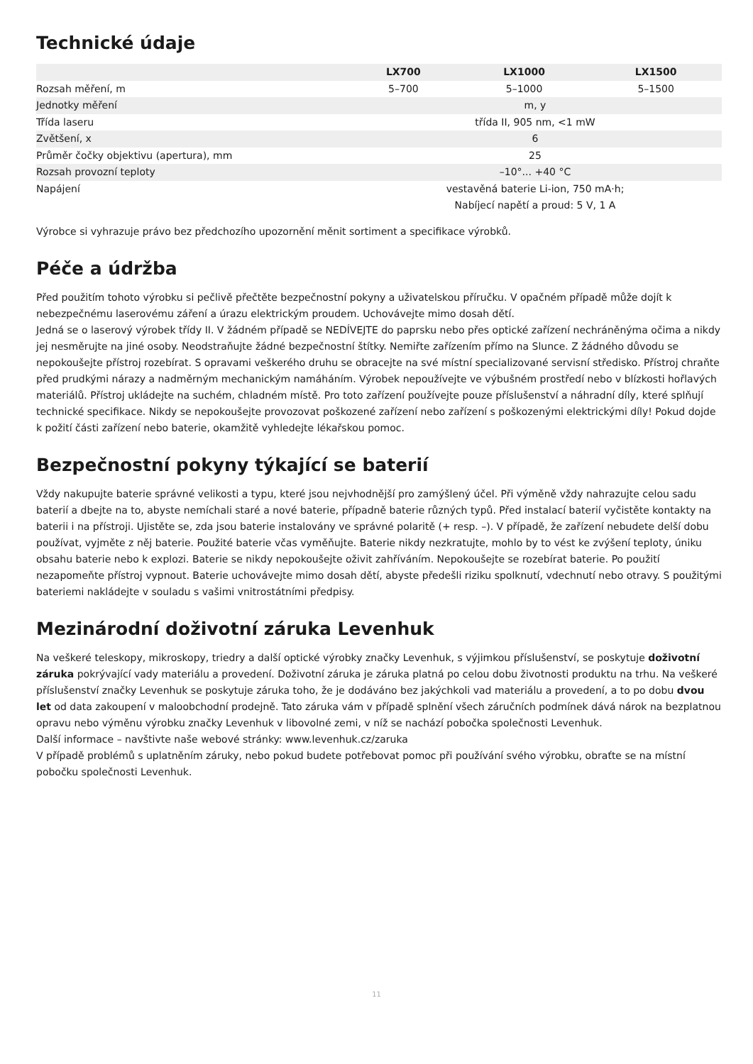Technické údaje
| | LX700 | LX1000 | LX1500 |
| --- | --- | --- | --- |
| Rozsah měření, m | 5–700 | 5–1000 | 5–1500 |
| Jednotky měření | m, y | | |
| Třída laseru | třída II, 905 nm, <1 mW | | |
| Zvětšení, x | 6 | | |
| Průměr čočky objektivu (apertura), mm | 25 | | |
| Rozsah provozní teploty | –10°... +40 °C | | |
| Napájení | vestavěná baterie Li-ion, 750 mA·h; Nabíjecí napětí a proud: 5 V, 1 A | | |
Výrobce si vyhrazuje právo bez předchozího upozornění měnit sortiment a specifikace výrobků.
Péče a údržba
Před použitím tohoto výrobku si pečlivě přečtěte bezpečnostní pokyny a uživatelskou příručku. V opačném případě může dojít k nebezpečnému laserovému záření a úrazu elektrickým proudem. Uchovávejte mimo dosah dětí.
Jedná se o laserový výrobek třídy II. V žádném případě se NEDÍVEJTE do paprsku nebo přes optické zařízení nechráněnýma očima a nikdy jej nesměrujte na jiné osoby. Neodstraňujte žádné bezpečnostní štítky. Nemiřte zařízením přímo na Slunce. Z žádného důvodu se nepokoušejte přístroj rozebírat. S opravami veškerého druhu se obracejte na své místní specializované servisní středisko. Přístroj chraňte před prudkými nárazy a nadměrným mechanickým namáháním. Výrobek nepoužívejte ve výbušném prostředí nebo v blízkosti hořlavých materiálů. Přístroj ukládejte na suchém, chladném místě. Pro toto zařízení používejte pouze příslušenství a náhradní díly, které splňují technické specifikace. Nikdy se nepokoušejte provozovat poškozené zařízení nebo zařízení s poškozenými elektrickými díly! Pokud dojde k požití části zařízení nebo baterie, okamžitě vyhledejte lékařskou pomoc.
Bezpečnostní pokyny týkající se baterií
Vždy nakupujte baterie správné velikosti a typu, které jsou nejvhodnější pro zamýšlený účel. Při výměně vždy nahrazujte celou sadu baterií a dbejte na to, abyste nemíchali staré a nové baterie, případně baterie různých typů. Před instalací baterií vyčistěte kontakty na baterii i na přístroji. Ujistěte se, zda jsou baterie instalovány ve správné polaritě (+ resp. –). V případě, že zařízení nebudete delší dobu používat, vyjměte z něj baterie. Použité baterie včas vyměňujte. Baterie nikdy nezkratujte, mohlo by to vést ke zvýšení teploty, úniku obsahu baterie nebo k explozi. Baterie se nikdy nepokoušejte oživit zahříváním. Nepokoušejte se rozebírat baterie. Po použití nezapomeňte přístroj vypnout. Baterie uchovávejte mimo dosah dětí, abyste předešli riziku spolknutí, vdechnutí nebo otravy. S použitými bateriemi nakládejte v souladu s vašimi vnitrostátními předpisy.
Mezinárodní doživotní záruka Levenhuk
Na veškeré teleskopy, mikroskopy, triedry a další optické výrobky značky Levenhuk, s výjimkou příslušenství, se poskytuje doživotní záruka pokrývající vady materiálu a provedení. Doživotní záruka je záruka platná po celou dobu životnosti produktu na trhu. Na veškeré příslušenství značky Levenhuk se poskytuje záruka toho, že je dodáváno bez jakýchkoli vad materiálu a provedení, a to po dobu dvou let od data zakoupení v maloobchodní prodejně. Tato záruka vám v případě splnění všech záručních podmínek dává nárok na bezplatnou opravu nebo výměnu výrobku značky Levenhuk v libovolné zemi, v níž se nachází pobočka společnosti Levenhuk.
Další informace – navštivte naše webové stránky: www.levenhuk.cz/zaruka
V případě problémů s uplatněním záruky, nebo pokud budete potřebovat pomoc při používání svého výrobku, obraťte se na místní pobočku společnosti Levenhuk.
11